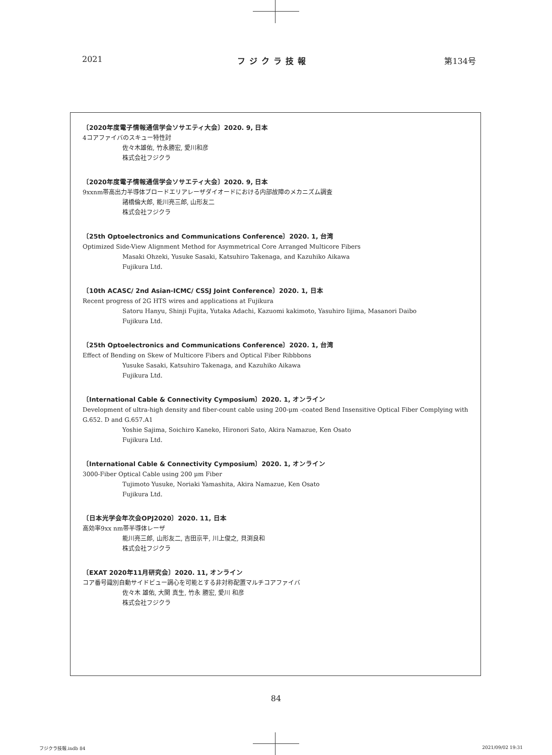2021 フジクラ技報 第134号
〔2020年度電子情報通信学会ソサエティ大会〕2020. 9, 日本
4コアファイバのスキュー特性討
佐々木雄佑, 竹永勝宏, 愛川和彦
株式会社フジクラ
〔2020年度電子情報通信学会ソサエティ大会〕2020. 9, 日本
9xxnm帯高出力半導体ブロードエリアレーザダイオードにおける内部故障のメカニズム調査
諸橋倫大郎, 能川亮三郎, 山形友二
株式会社フジクラ
〔25th Optoelectronics and Communications Conference〕2020. 1, 台湾
Optimized Side-View Alignment Method for Asymmetrical Core Arranged Multicore Fibers
Masaki Ohzeki, Yusuke Sasaki, Katsuhiro Takenaga, and Kazuhiko Aikawa
Fujikura Ltd.
〔10th ACASC/ 2nd Asian-ICMC/ CSSJ Joint Conference〕2020. 1, 日本
Recent progress of 2G HTS wires and applications at Fujikura
Satoru Hanyu, Shinji Fujita, Yutaka Adachi, Kazuomi kakimoto, Yasuhiro Iijima, Masanori Daibo
Fujikura Ltd.
〔25th Optoelectronics and Communications Conference〕2020. 1, 台湾
Effect of Bending on Skew of Multicore Fibers and Optical Fiber Ribbbons
Yusuke Sasaki, Katsuhiro Takenaga, and Kazuhiko Aikawa
Fujikura Ltd.
〔International Cable & Connectivity Cymposium〕2020. 1, オンライン
Development of ultra-high density and fiber-count cable using 200-μm -coated Bend Insensitive Optical Fiber Complying with G.652. D and G.657.A1
Yoshie Sajima, Soichiro Kaneko, Hironori Sato, Akira Namazue, Ken Osato
Fujikura Ltd.
〔International Cable & Connectivity Cymposium〕2020. 1, オンライン
3000-Fiber Optical Cable using 200 μm Fiber
Tujimoto Yusuke, Noriaki Yamashita, Akira Namazue, Ken Osato
Fujikura Ltd.
〔日本光学会年次会OPJ2020〕2020. 11, 日本
高効率9xx nm帯半導体レーザ
能川亮三郎, 山形友二, 吉田京平, 川上俊之, 貝渕良和
株式会社フジクラ
〔EXAT 2020年11月研究会〕2020. 11, オンライン
コア番号識別自動サイドビュー調心を可能とする非対称配置マルチコアファイバ
佐々木 雄佑, 大関 真生, 竹永 勝宏, 愛川 和彦
株式会社フジクラ
84
フジクラ技報.indb 84 2021/09/02 19:31